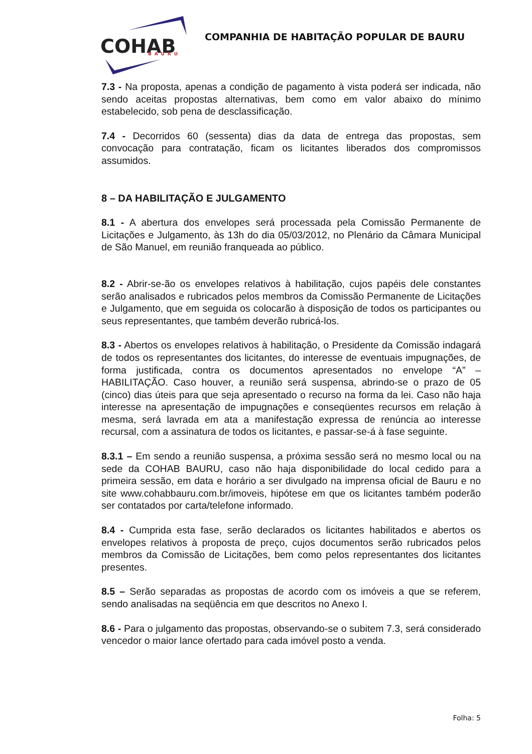COHAB
BAURU
COMPANHIA DE HABITAÇÃO POPULAR DE BAURU
7.3 - Na proposta, apenas a condição de pagamento à vista poderá ser indicada, não sendo aceitas propostas alternativas, bem como em valor abaixo do mínimo estabelecido, sob pena de desclassificação.
7.4 - Decorridos 60 (sessenta) dias da data de entrega das propostas, sem convocação para contratação, ficam os licitantes liberados dos compromissos assumidos.
8 – DA HABILITAÇÃO E JULGAMENTO
8.1 - A abertura dos envelopes será processada pela Comissão Permanente de Licitações e Julgamento, às 13h do dia 05/03/2012, no Plenário da Câmara Municipal de São Manuel, em reunião franqueada ao público.
8.2 - Abrir-se-ão os envelopes relativos à habilitação, cujos papéis dele constantes serão analisados e rubricados pelos membros da Comissão Permanente de Licitações e Julgamento, que em seguida os colocarão à disposição de todos os participantes ou seus representantes, que também deverão rubricá-los.
8.3 - Abertos os envelopes relativos à habilitação, o Presidente da Comissão indagará de todos os representantes dos licitantes, do interesse de eventuais impugnações, de forma justificada, contra os documentos apresentados no envelope “A” – HABILITAÇÃO. Caso houver, a reunião será suspensa, abrindo-se o prazo de 05 (cinco) dias úteis para que seja apresentado o recurso na forma da lei. Caso não haja interesse na apresentação de impugnações e conseqüentes recursos em relação à mesma, será lavrada em ata a manifestação expressa de renúncia ao interesse recursal, com a assinatura de todos os licitantes, e passar-se-á à fase seguinte.
8.3.1 – Em sendo a reunião suspensa, a próxima sessão será no mesmo local ou na sede da COHAB BAURU, caso não haja disponibilidade do local cedido para a primeira sessão, em data e horário a ser divulgado na imprensa oficial de Bauru e no site www.cohabbauru.com.br/imoveis, hipótese em que os licitantes também poderão ser contatados por carta/telefone informado.
8.4 - Cumprida esta fase, serão declarados os licitantes habilitados e abertos os envelopes relativos à proposta de preço, cujos documentos serão rubricados pelos membros da Comissão de Licitações, bem como pelos representantes dos licitantes presentes.
8.5 – Serão separadas as propostas de acordo com os imóveis a que se referem, sendo analisadas na seqüência em que descritos no Anexo I.
8.6 - Para o julgamento das propostas, observando-se o subitem 7.3, será considerado vencedor o maior lance ofertado para cada imóvel posto a venda.
Folha: 5